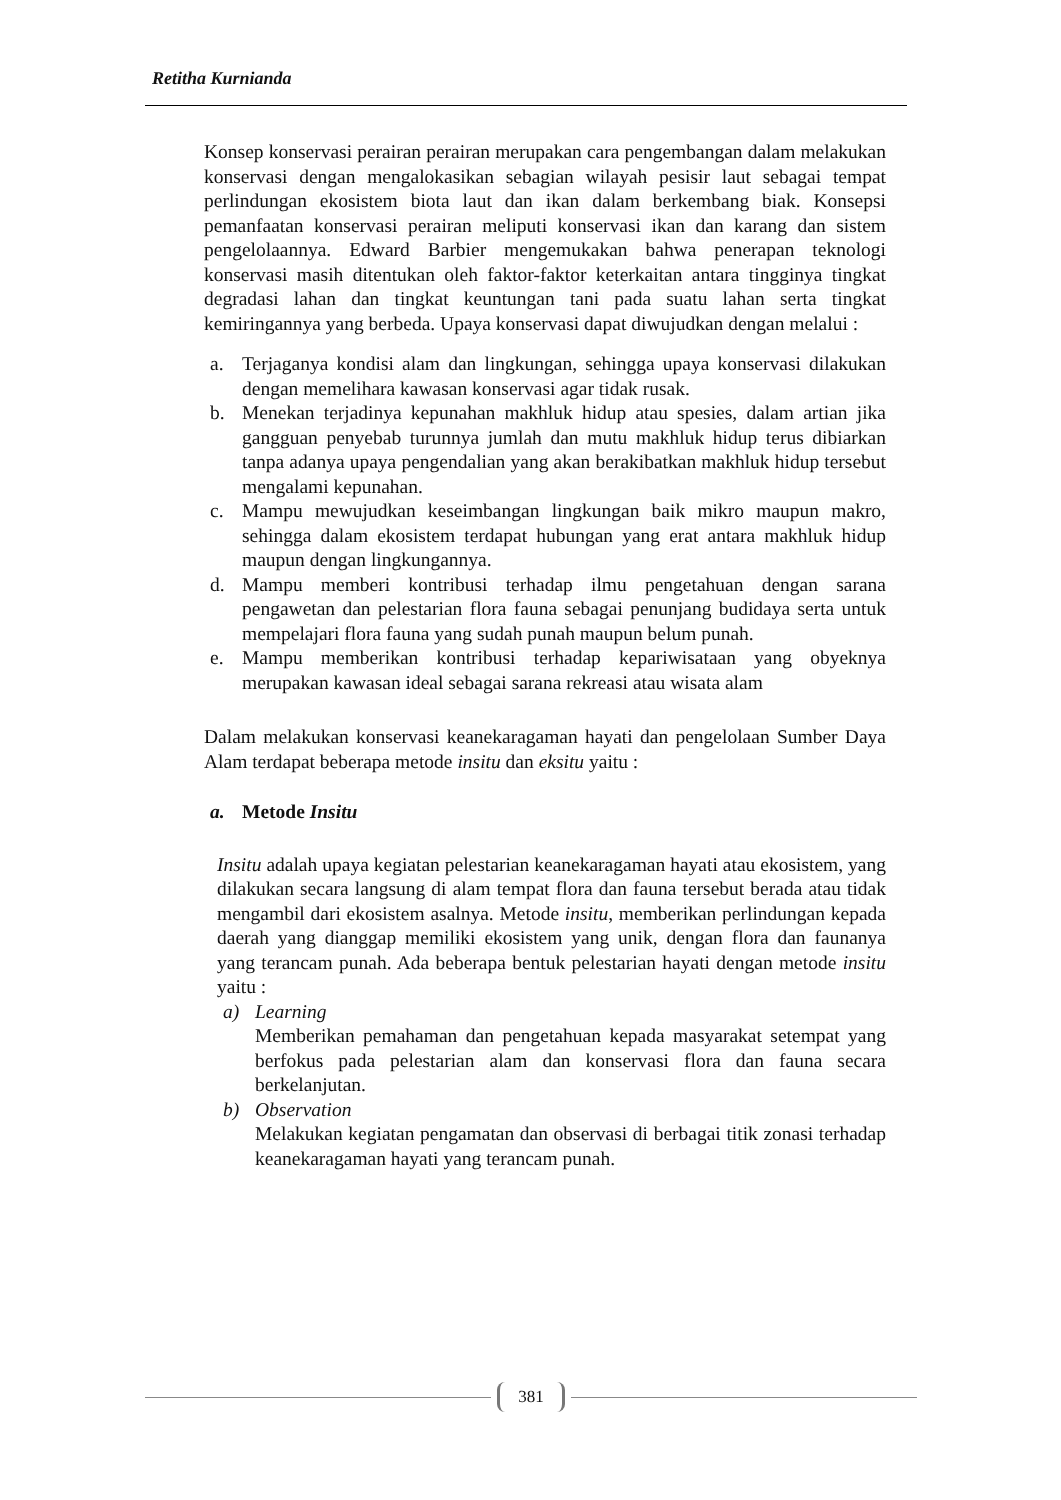Retitha Kurnianda
Konsep konservasi perairan perairan merupakan cara pengembangan dalam melakukan konservasi dengan mengalokasikan sebagian wilayah pesisir laut sebagai tempat perlindungan ekosistem biota laut dan ikan dalam berkembang biak. Konsepsi pemanfaatan konservasi perairan meliputi konservasi ikan dan karang dan sistem pengelolaannya. Edward Barbier mengemukakan bahwa penerapan teknologi konservasi masih ditentukan oleh faktor-faktor keterkaitan antara tingginya tingkat degradasi lahan dan tingkat keuntungan tani pada suatu lahan serta tingkat kemiringannya yang berbeda. Upaya konservasi dapat diwujudkan dengan melalui :
a. Terjaganya kondisi alam dan lingkungan, sehingga upaya konservasi dilakukan dengan memelihara kawasan konservasi agar tidak rusak.
b. Menekan terjadinya kepunahan makhluk hidup atau spesies, dalam artian jika gangguan penyebab turunnya jumlah dan mutu makhluk hidup terus dibiarkan tanpa adanya upaya pengendalian yang akan berakibatkan makhluk hidup tersebut mengalami kepunahan.
c. Mampu mewujudkan keseimbangan lingkungan baik mikro maupun makro, sehingga dalam ekosistem terdapat hubungan yang erat antara makhluk hidup maupun dengan lingkungannya.
d. Mampu memberi kontribusi terhadap ilmu pengetahuan dengan sarana pengawetan dan pelestarian flora fauna sebagai penunjang budidaya serta untuk mempelajari flora fauna yang sudah punah maupun belum punah.
e. Mampu memberikan kontribusi terhadap kepariwisataan yang obyeknya merupakan kawasan ideal sebagai sarana rekreasi atau wisata alam
Dalam melakukan konservasi keanekaragaman hayati dan pengelolaan Sumber Daya Alam terdapat beberapa metode insitu dan eksitu yaitu :
a. Metode Insitu
Insitu adalah upaya kegiatan pelestarian keanekaragaman hayati atau ekosistem, yang dilakukan secara langsung di alam tempat flora dan fauna tersebut berada atau tidak mengambil dari ekosistem asalnya. Metode insitu, memberikan perlindungan kepada daerah yang dianggap memiliki ekosistem yang unik, dengan flora dan faunanya yang terancam punah. Ada beberapa bentuk pelestarian hayati dengan metode insitu yaitu :
a) Learning
Memberikan pemahaman dan pengetahuan kepada masyarakat setempat yang berfokus pada pelestarian alam dan konservasi flora dan fauna secara berkelanjutan.
b) Observation
Melakukan kegiatan pengamatan dan observasi di berbagai titik zonasi terhadap keanekaragaman hayati yang terancam punah.
381